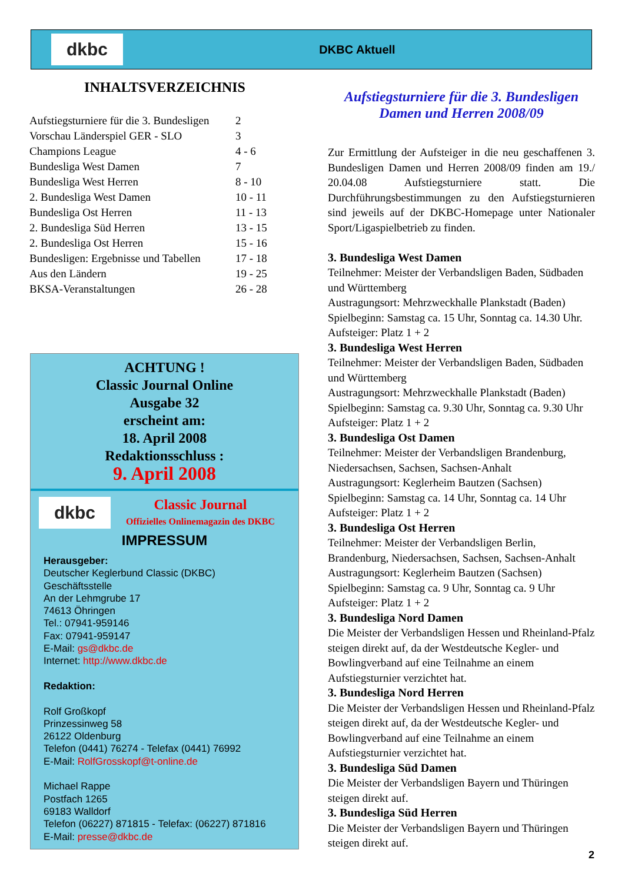dkbc
DKBC Aktuell
INHALTSVERZEICHNIS
| Aufstiegsturniere für die 3. Bundesligen | 2 |
| Vorschau Länderspiel GER - SLO | 3 |
| Champions League | 4 - 6 |
| Bundesliga West Damen | 7 |
| Bundesliga West Herren | 8 - 10 |
| 2. Bundesliga West Damen | 10 - 11 |
| Bundesliga Ost Herren | 11 - 13 |
| 2. Bundesliga Süd Herren | 13 - 15 |
| 2. Bundesliga Ost Herren | 15 - 16 |
| Bundesligen: Ergebnisse und Tabellen | 17 - 18 |
| Aus den Ländern | 19 - 25 |
| BKSA-Veranstaltungen | 26 - 28 |
ACHTUNG !
Classic Journal Online
Ausgabe 32
erscheint am:
18. April 2008
Redaktionsschluss :
9. April 2008
dkbc
Classic Journal
Offizielles Onlinemagazin des DKBC
IMPRESSUM
Herausgeber:
Deutscher Keglerbund Classic (DKBC)
Geschäftsstelle
An der Lehmgrube 17
74613 Öhringen
Tel.: 07941-959146
Fax: 07941-959147
E-Mail: gs@dkbc.de
Internet: http://www.dkbc.de
Redaktion:
Rolf Großkopf
Prinzessinweg 58
26122 Oldenburg
Telefon (0441) 76274 - Telefax (0441) 76992
E-Mail: RolfGrosskopf@t-online.de
Michael Rappe
Postfach 1265
69183 Walldorf
Telefon (06227) 871815 - Telefax: (06227) 871816
E-Mail: presse@dkbc.de
Aufstiegsturniere für die 3. Bundesligen
Damen und Herren 2008/09
Zur Ermittlung der Aufsteiger in die neu geschaffenen 3. Bundesligen Damen und Herren 2008/09 finden am 19./ 20.04.08 Aufstiegsturniere statt. Die Durchführungsbestimmungen zu den Aufstiegsturnieren sind jeweils auf der DKBC-Homepage unter Nationaler Sport/Ligaspielbetrieb zu finden.
3. Bundesliga West Damen
Teilnehmer: Meister der Verbandsligen Baden, Südbaden und Württemberg
Austragungsort: Mehrzweckhalle Plankstadt (Baden)
Spielbeginn: Samstag ca. 15 Uhr, Sonntag ca. 14.30 Uhr.
Aufsteiger: Platz 1 + 2
3. Bundesliga West Herren
Teilnehmer: Meister der Verbandsligen Baden, Südbaden und Württemberg
Austragungsort: Mehrzweckhalle Plankstadt (Baden)
Spielbeginn: Samstag ca. 9.30 Uhr, Sonntag ca. 9.30 Uhr
Aufsteiger: Platz 1 + 2
3. Bundesliga Ost Damen
Teilnehmer: Meister der Verbandsligen Brandenburg, Niedersachsen, Sachsen, Sachsen-Anhalt
Austragungsort: Keglerheim Bautzen (Sachsen)
Spielbeginn: Samstag ca. 14 Uhr, Sonntag ca. 14 Uhr
Aufsteiger: Platz 1 + 2
3. Bundesliga Ost Herren
Teilnehmer: Meister der Verbandsligen Berlin, Brandenburg, Niedersachsen, Sachsen, Sachsen-Anhalt
Austragungsort: Keglerheim Bautzen (Sachsen)
Spielbeginn: Samstag ca. 9 Uhr, Sonntag ca. 9 Uhr
Aufsteiger: Platz 1 + 2
3. Bundesliga Nord Damen
Die Meister der Verbandsligen Hessen und Rheinland-Pfalz steigen direkt auf, da der Westdeutsche Kegler- und Bowlingverband auf eine Teilnahme an einem Aufstiegsturnier verzichtet hat.
3. Bundesliga Nord Herren
Die Meister der Verbandsligen Hessen und Rheinland-Pfalz steigen direkt auf, da der Westdeutsche Kegler- und Bowlingverband auf eine Teilnahme an einem Aufstiegsturnier verzichtet hat.
3. Bundesliga Süd Damen
Die Meister der Verbandsligen Bayern und Thüringen steigen direkt auf.
3. Bundesliga Süd Herren
Die Meister der Verbandsligen Bayern und Thüringen steigen direkt auf.
2